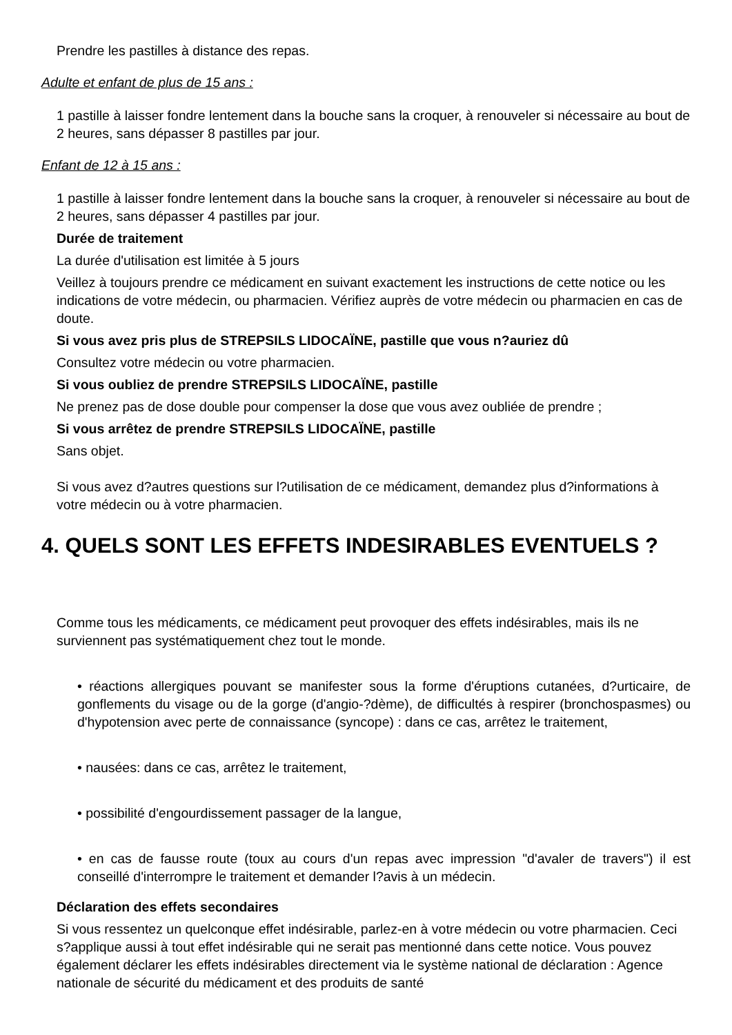Prendre les pastilles à distance des repas.
Adulte et enfant de plus de 15 ans :
1 pastille à laisser fondre lentement dans la bouche sans la croquer, à renouveler si nécessaire au bout de 2 heures, sans dépasser 8 pastilles par jour.
Enfant de 12 à 15 ans :
1 pastille à laisser fondre lentement dans la bouche sans la croquer, à renouveler si nécessaire au bout de 2 heures, sans dépasser 4 pastilles par jour.
Durée de traitement
La durée d'utilisation est limitée à 5 jours
Veillez à toujours prendre ce médicament en suivant exactement les instructions de cette notice ou les indications de votre médecin, ou pharmacien. Vérifiez auprès de votre médecin ou pharmacien en cas de doute.
Si vous avez pris plus de STREPSILS LIDOCAÏNE, pastille que vous n?auriez dû
Consultez votre médecin ou votre pharmacien.
Si vous oubliez de prendre STREPSILS LIDOCAÏNE, pastille
Ne prenez pas de dose double pour compenser la dose que vous avez oubliée de prendre ;
Si vous arrêtez de prendre STREPSILS LIDOCAÏNE, pastille
Sans objet.
Si vous avez d?autres questions sur l?utilisation de ce médicament, demandez plus d?informations à votre médecin ou à votre pharmacien.
4. QUELS SONT LES EFFETS INDESIRABLES EVENTUELS ?
Comme tous les médicaments, ce médicament peut provoquer des effets indésirables, mais ils ne surviennent pas systématiquement chez tout le monde.
• réactions allergiques pouvant se manifester sous la forme d'éruptions cutanées, d?urticaire, de gonflements du visage ou de la gorge (d'angio-?dème), de difficultés à respirer (bronchospasmes) ou d'hypotension avec perte de connaissance (syncope) : dans ce cas, arrêtez le traitement,
• nausées: dans ce cas, arrêtez le traitement,
• possibilité d'engourdissement passager de la langue,
• en cas de fausse route (toux au cours d'un repas avec impression "d'avaler de travers") il est conseillé d'interrompre le traitement et demander l?avis à un médecin.
Déclaration des effets secondaires
Si vous ressentez un quelconque effet indésirable, parlez-en à votre médecin ou votre pharmacien. Ceci s?applique aussi à tout effet indésirable qui ne serait pas mentionné dans cette notice. Vous pouvez également déclarer les effets indésirables directement via le système national de déclaration : Agence nationale de sécurité du médicament et des produits de santé